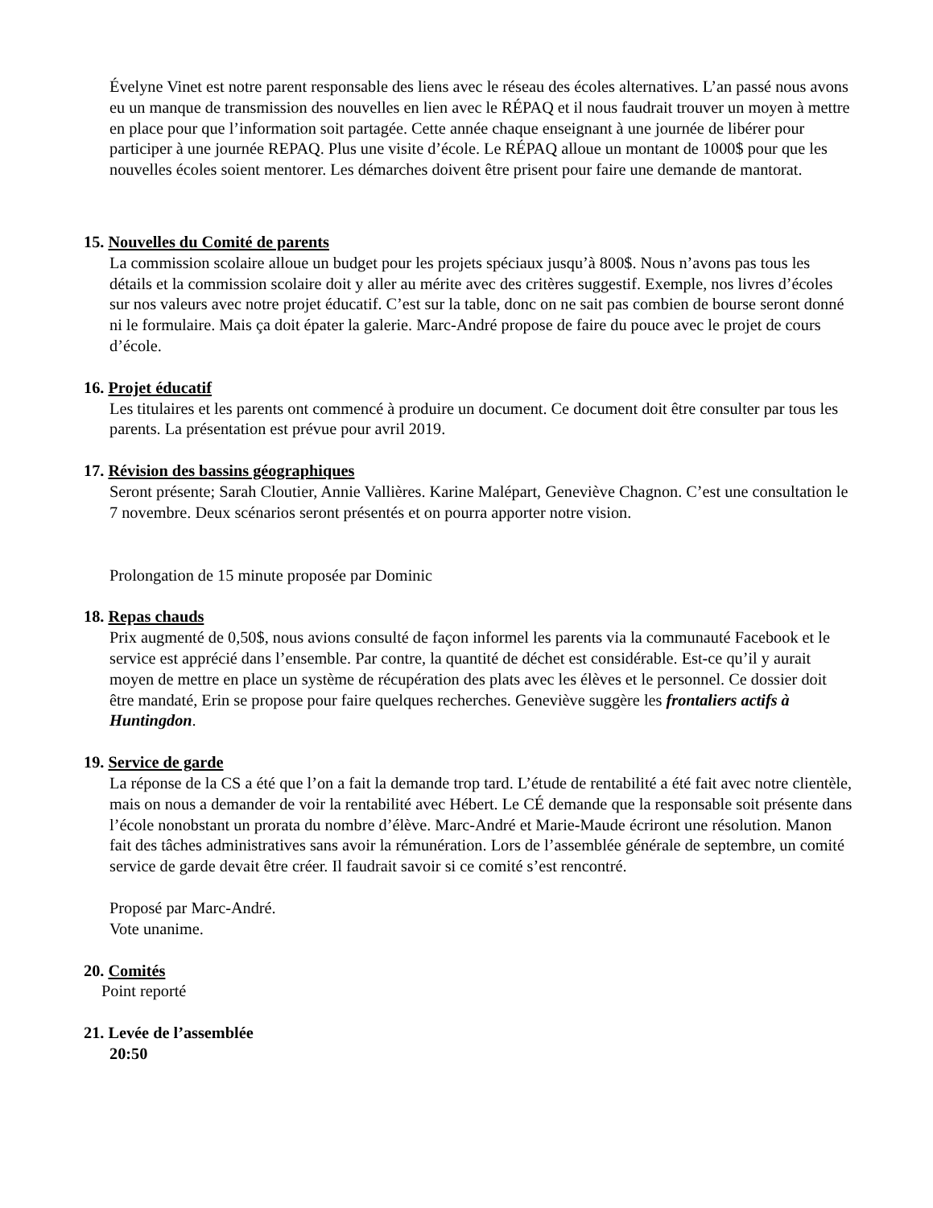Évelyne Vinet est notre parent responsable des liens avec le réseau des écoles alternatives. L’an passé nous avons eu un manque de transmission des nouvelles en lien avec le RÉPAQ et il nous faudrait trouver un moyen à mettre en place pour que l’information soit partagée. Cette année chaque enseignant à une journée de libérer pour participer à une journée REPAQ. Plus une visite d’école. Le RÉPAQ alloue un montant de 1000$ pour que les nouvelles écoles soient mentorer. Les démarches doivent être prisent pour faire une demande de mantorat.
15. Nouvelles du Comité de parents
La commission scolaire alloue un budget pour les projets spéciaux jusqu’à 800$. Nous n’avons pas tous les détails et la commission scolaire doit y aller au mérite avec des critères suggestif. Exemple, nos livres d’écoles sur nos valeurs avec notre projet éducatif. C’est sur la table, donc on ne sait pas combien de bourse seront donné ni le formulaire. Mais ça doit épater la galerie. Marc-André propose de faire du pouce avec le projet de cours d’école.
16. Projet éducatif
Les titulaires et les parents ont commencé à produire un document. Ce document doit être consulter par tous les parents. La présentation est prévue pour avril 2019.
17. Révision des bassins géographiques
Seront présente; Sarah Cloutier, Annie Vallières. Karine Malépart, Geneviève Chagnon. C’est une consultation le 7 novembre. Deux scénarios seront présentés et on pourra apporter notre vision.
Prolongation de 15 minute proposée par Dominic
18. Repas chauds
Prix augmenté de 0,50$, nous avions consulté de façon informel les parents via la communauté Facebook et le service est apprécié dans l’ensemble. Par contre, la quantité de déchet est considérable. Est-ce qu’il y aurait moyen de mettre en place un système de récupération des plats avec les élèves et le personnel. Ce dossier doit être mandaté, Erin se propose pour faire quelques recherches. Geneviève suggère les frontaliers actifs à Huntingdon.
19. Service de garde
La réponse de la CS a été que l’on a fait la demande trop tard. L’étude de rentabilité a été fait avec notre clientèle, mais on nous a demander de voir la rentabilité avec Hébert. Le CÉ demande que la responsable soit présente dans l’école nonobstant un prorata du nombre d’élève. Marc-André et Marie-Maude écriront une résolution. Manon fait des tâches administratives sans avoir la rémunération. Lors de l’assemblée générale de septembre, un comité service de garde devait être créer. Il faudrait savoir si ce comité s’est rencontré.
Proposé par Marc-André.
Vote unanime.
20. Comités
Point reporté
21. Levée de l’assemblée
20:50